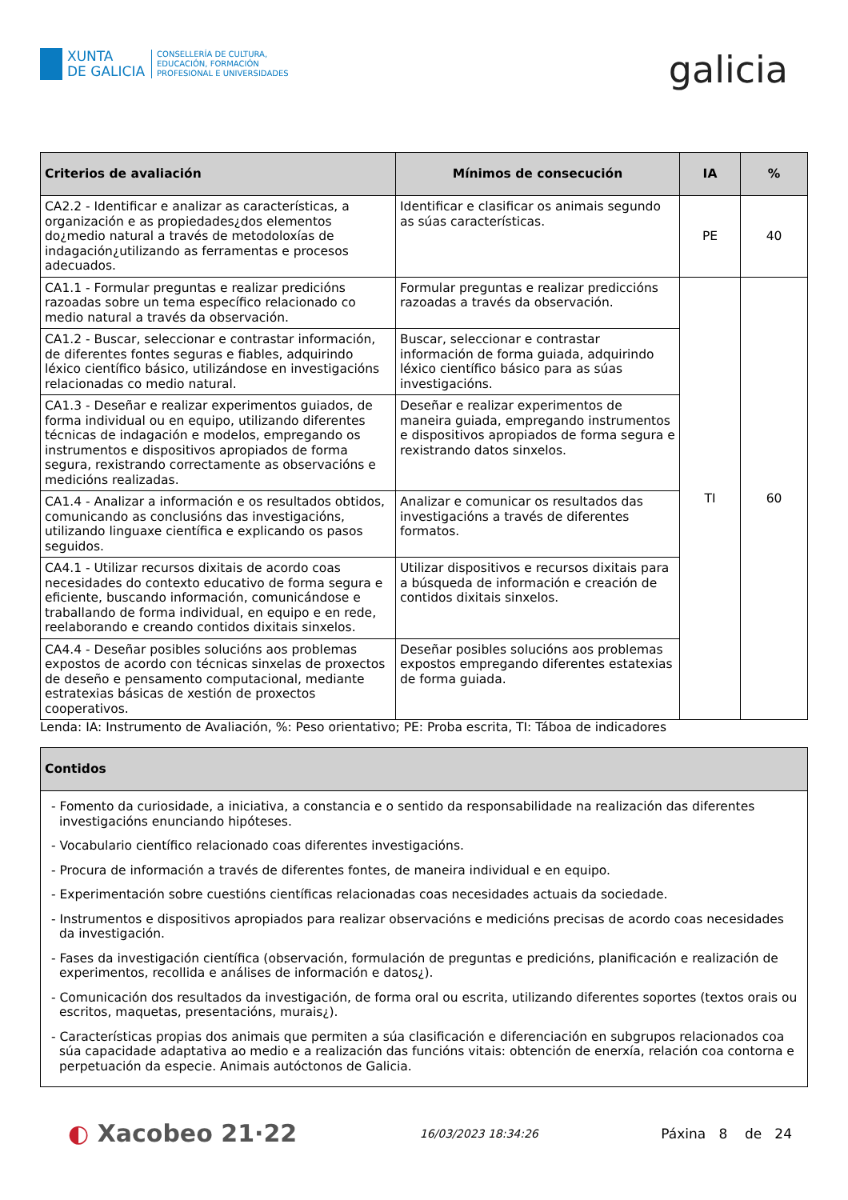XUNTA
DE GALICIA
CONSELLERÍA DE CULTURA,
EDUCACIÓN, FORMACIÓN
PROFESIONAL E UNIVERSIDADES
galicia
| Criterios de avaliación | Mínimos de consecución | IA | % |
| --- | --- | --- | --- |
| CA2.2 - Identificar e analizar as características, a organización e as propiedades¿dos elementos do¿medio natural a través de metodoloxías de indagación¿utilizando as ferramentas e procesos adecuados. | Identificar e clasificar os animais segundo as súas características. | PE | 40 |
| CA1.1 - Formular preguntas e realizar predicións razoadas sobre un tema específico relacionado co medio natural a través da observación. | Formular preguntas e realizar prediccións razoadas a través da observación. | TI | 60 |
| CA1.2 - Buscar, seleccionar e contrastar información, de diferentes fontes seguras e fiables, adquirindo léxico científico básico, utilizándose en investigacións relacionadas co medio natural. | Buscar, seleccionar e contrastar información de forma guiada, adquirindo léxico científico básico para as súas investigacións. | | |
| CA1.3 - Deseñar e realizar experimentos guiados, de forma individual ou en equipo, utilizando diferentes técnicas de indagación e modelos, empregando os instrumentos e dispositivos apropiados de forma segura, rexistrando correctamente as observacións e medicións realizadas. | Deseñar e realizar experimentos de maneira guiada, empregando instrumentos e dispositivos apropiados de forma segura e rexistrando datos sinxelos. | | |
| CA1.4 - Analizar a información e os resultados obtidos, comunicando as conclusións das investigacións, utilizando linguaxe científica e explicando os pasos seguidos. | Analizar e comunicar os resultados das investigacións a través de diferentes formatos. | | |
| CA4.1 - Utilizar recursos dixitais de acordo coas necesidades do contexto educativo de forma segura e eficiente, buscando información, comunicándose e traballando de forma individual, en equipo e en rede, reelaborando e creando contidos dixitais sinxelos. | Utilizar dispositivos e recursos dixitais para a búsqueda de información e creación de contidos dixitais sinxelos. | | |
| CA4.4 - Deseñar posibles solucións aos problemas expostos de acordo con técnicas sinxelas de proxectos de deseño e pensamento computacional, mediante estratexias básicas de xestión de proxectos cooperativos. | Deseñar posibles solucións aos problemas expostos empregando diferentes estatexias de forma guiada. | | |
Lenda: IA: Instrumento de Avaliación, %: Peso orientativo; PE: Proba escrita, TI: Táboa de indicadores
| Contidos |
| --- |
| - Fomento da curiosidade, a iniciativa, a constancia e o sentido da responsabilidade na realización das diferentes investigacións enunciando hipóteses. - Vocabulario científico relacionado coas diferentes investigacións. - Procura de información a través de diferentes fontes, de maneira individual e en equipo. - Experimentación sobre cuestións científicas relacionadas coas necesidades actuais da sociedade. - Instrumentos e dispositivos apropiados para realizar observacións e medicións precisas de acordo coas necesidades da investigación. - Fases da investigación científica (observación, formulación de preguntas e predicións, planificación e realización de experimentos, recollida e análises de información e datos¿). - Comunicación dos resultados da investigación, de forma oral ou escrita, utilizando diferentes soportes (textos orais ou escritos, maquetas, presentacións, murais¿). - Características propias dos animais que permiten a súa clasificación e diferenciación en subgrupos relacionados coa súa capacidade adaptativa ao medio e a realización das funcións vitais: obtención de enerxía, relación coa contorna e perpetuación da especie. Animais autóctonos de Galicia. |
◐ Xacobeo 21·22
16/03/2023 18:34:26
Páxina 8 de 24